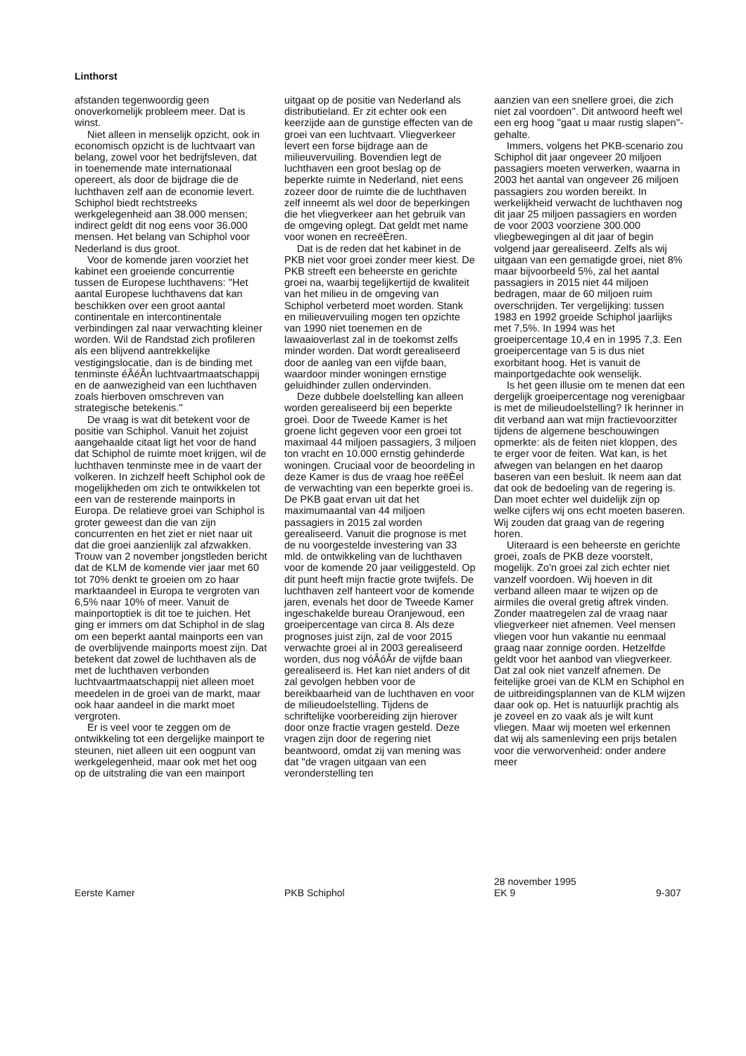Linthorst
afstanden tegenwoordig geen onoverkomelijk probleem meer. Dat is winst.
Niet alleen in menselijk opzicht, ook in economisch opzicht is de luchtvaart van belang, zowel voor het bedrijfsleven, dat in toenemende mate internationaal opereert, als door de bijdrage die de luchthaven zelf aan de economie levert. Schiphol biedt rechtstreeks werkgelegenheid aan 38.000 mensen; indirect geldt dit nog eens voor 36.000 mensen. Het belang van Schiphol voor Nederland is dus groot.
Voor de komende jaren voorziet het kabinet een groeiende concurrentie tussen de Europese luchthavens: ''Het aantal Europese luchthavens dat kan beschikken over een groot aantal continentale en intercontinentale verbindingen zal naar verwachting kleiner worden. Wil de Randstad zich profileren als een blijvend aantrekkelijke vestigingslocatie, dan is de binding met tenminste éÂéÂn luchtvaartmaatschappij en de aanwezigheid van een luchthaven zoals hierboven omschreven van strategische betekenis.''
De vraag is wat dit betekent voor de positie van Schiphol. Vanuit het zojuist aangehaalde citaat ligt het voor de hand dat Schiphol de ruimte moet krijgen, wil de luchthaven tenminste mee in de vaart der volkeren. In zichzelf heeft Schiphol ook de mogelijkheden om zich te ontwikkelen tot een van de resterende mainports in Europa. De relatieve groei van Schiphol is groter geweest dan die van zijn concurrenten en het ziet er niet naar uit dat die groei aanzienlijk zal afzwakken. Trouw van 2 november jongstleden bericht dat de KLM de komende vier jaar met 60 tot 70% denkt te groeien om zo haar marktaandeel in Europa te vergroten van 6,5% naar 10% of meer. Vanuit de mainportoptiek is dit toe te juichen. Het ging er immers om dat Schiphol in de slag om een beperkt aantal mainports een van de overblijvende mainports moest zijn. Dat betekent dat zowel de luchthaven als de met de luchthaven verbonden luchtvaartmaatschappij niet alleen moet meedelen in de groei van de markt, maar ook haar aandeel in die markt moet vergroten.
Er is veel voor te zeggen om de ontwikkeling tot een dergelijke mainport te steunen, niet alleen uit een oogpunt van werkgelegenheid, maar ook met het oog op de uitstraling die van een mainport
uitgaat op de positie van Nederland als distributieland. Er zit echter ook een keerzijde aan de gunstige effecten van de groei van een luchtvaart. Vliegverkeer levert een forse bijdrage aan de milieuvervuiling. Bovendien legt de luchthaven een groot beslag op de beperkte ruimte in Nederland, niet eens zozeer door de ruimte die de luchthaven zelf inneemt als wel door de beperkingen die het vliegverkeer aan het gebruik van de omgeving oplegt. Dat geldt met name voor wonen en recreëÈren.
Dat is de reden dat het kabinet in de PKB niet voor groei zonder meer kiest. De PKB streeft een beheerste en gerichte groei na, waarbij tegelijkertijd de kwaliteit van het milieu in de omgeving van Schiphol verbeterd moet worden. Stank en milieuvervuiling mogen ten opzichte van 1990 niet toenemen en de lawaaioverlast zal in de toekomst zelfs minder worden. Dat wordt gerealiseerd door de aanleg van een vijfde baan, waardoor minder woningen ernstige geluidhinder zullen ondervinden.
Deze dubbele doelstelling kan alleen worden gerealiseerd bij een beperkte groei. Door de Tweede Kamer is het groene licht gegeven voor een groei tot maximaal 44 miljoen passagiers, 3 miljoen ton vracht en 10.000 ernstig gehinderde woningen. Cruciaal voor de beoordeling in deze Kamer is dus de vraag hoe reëÈel de verwachting van een beperkte groei is. De PKB gaat ervan uit dat het maximumaantal van 44 miljoen passagiers in 2015 zal worden gerealiseerd. Vanuit die prognose is met de nu voorgestelde investering van 33 mld. de ontwikkeling van de luchthaven voor de komende 20 jaar veiliggesteld. Op dit punt heeft mijn fractie grote twijfels. De luchthaven zelf hanteert voor de komende jaren, evenals het door de Tweede Kamer ingeschakelde bureau Oranjewoud, een groeipercentage van circa 8. Als deze prognoses juist zijn, zal de voor 2015 verwachte groei al in 2003 gerealiseerd worden, dus nog vóÂóÂr de vijfde baan gerealiseerd is. Het kan niet anders of dit zal gevolgen hebben voor de bereikbaarheid van de luchthaven en voor de milieudoelstelling. Tijdens de schriftelijke voorbereiding zijn hierover door onze fractie vragen gesteld. Deze vragen zijn door de regering niet beantwoord, omdat zij van mening was dat ''de vragen uitgaan van een veronderstelling ten
aanzien van een snellere groei, die zich niet zal voordoen''. Dit antwoord heeft wel een erg hoog ''gaat u maar rustig slapen''-gehalte.
Immers, volgens het PKB-scenario zou Schiphol dit jaar ongeveer 20 miljoen passagiers moeten verwerken, waarna in 2003 het aantal van ongeveer 26 miljoen passagiers zou worden bereikt. In werkelijkheid verwacht de luchthaven nog dit jaar 25 miljoen passagiers en worden de voor 2003 voorziene 300.000 vliegbewegingen al dit jaar of begin volgend jaar gerealiseerd. Zelfs als wij uitgaan van een gematigde groei, niet 8% maar bijvoorbeeld 5%, zal het aantal passagiers in 2015 niet 44 miljoen bedragen, maar de 60 miljoen ruim overschrijden. Ter vergelijking: tussen 1983 en 1992 groeide Schiphol jaarlijks met 7,5%. In 1994 was het groeipercentage 10,4 en in 1995 7,3. Een groeipercentage van 5 is dus niet exorbitant hoog. Het is vanuit de mainportgedachte ook wenselijk.
Is het geen illusie om te menen dat een dergelijk groeipercentage nog verenigbaar is met de milieudoelstelling? Ik herinner in dit verband aan wat mijn fractievoorzitter tijdens de algemene beschouwingen opmerkte: als de feiten niet kloppen, des te erger voor de feiten. Wat kan, is het afwegen van belangen en het daarop baseren van een besluit. Ik neem aan dat dat ook de bedoeling van de regering is. Dan moet echter wel duidelijk zijn op welke cijfers wij ons echt moeten baseren. Wij zouden dat graag van de regering horen.
Uiteraard is een beheerste en gerichte groei, zoals de PKB deze voorstelt, mogelijk. Zo'n groei zal zich echter niet vanzelf voordoen. Wij hoeven in dit verband alleen maar te wijzen op de airmiles die overal gretig aftrek vinden. Zonder maatregelen zal de vraag naar vliegverkeer niet afnemen. Veel mensen vliegen voor hun vakantie nu eenmaal graag naar zonnige oorden. Hetzelfde geldt voor het aanbod van vliegverkeer. Dat zal ook niet vanzelf afnemen. De feitelijke groei van de KLM en Schiphol en de uitbreidingsplannen van de KLM wijzen daar ook op. Het is natuurlijk prachtig als je zoveel en zo vaak als je wilt kunt vliegen. Maar wij moeten wel erkennen dat wij als samenleving een prijs betalen voor die verworvenheid: onder andere meer
Eerste Kamer
PKB Schiphol
28 november 1995
EK 9
9-307